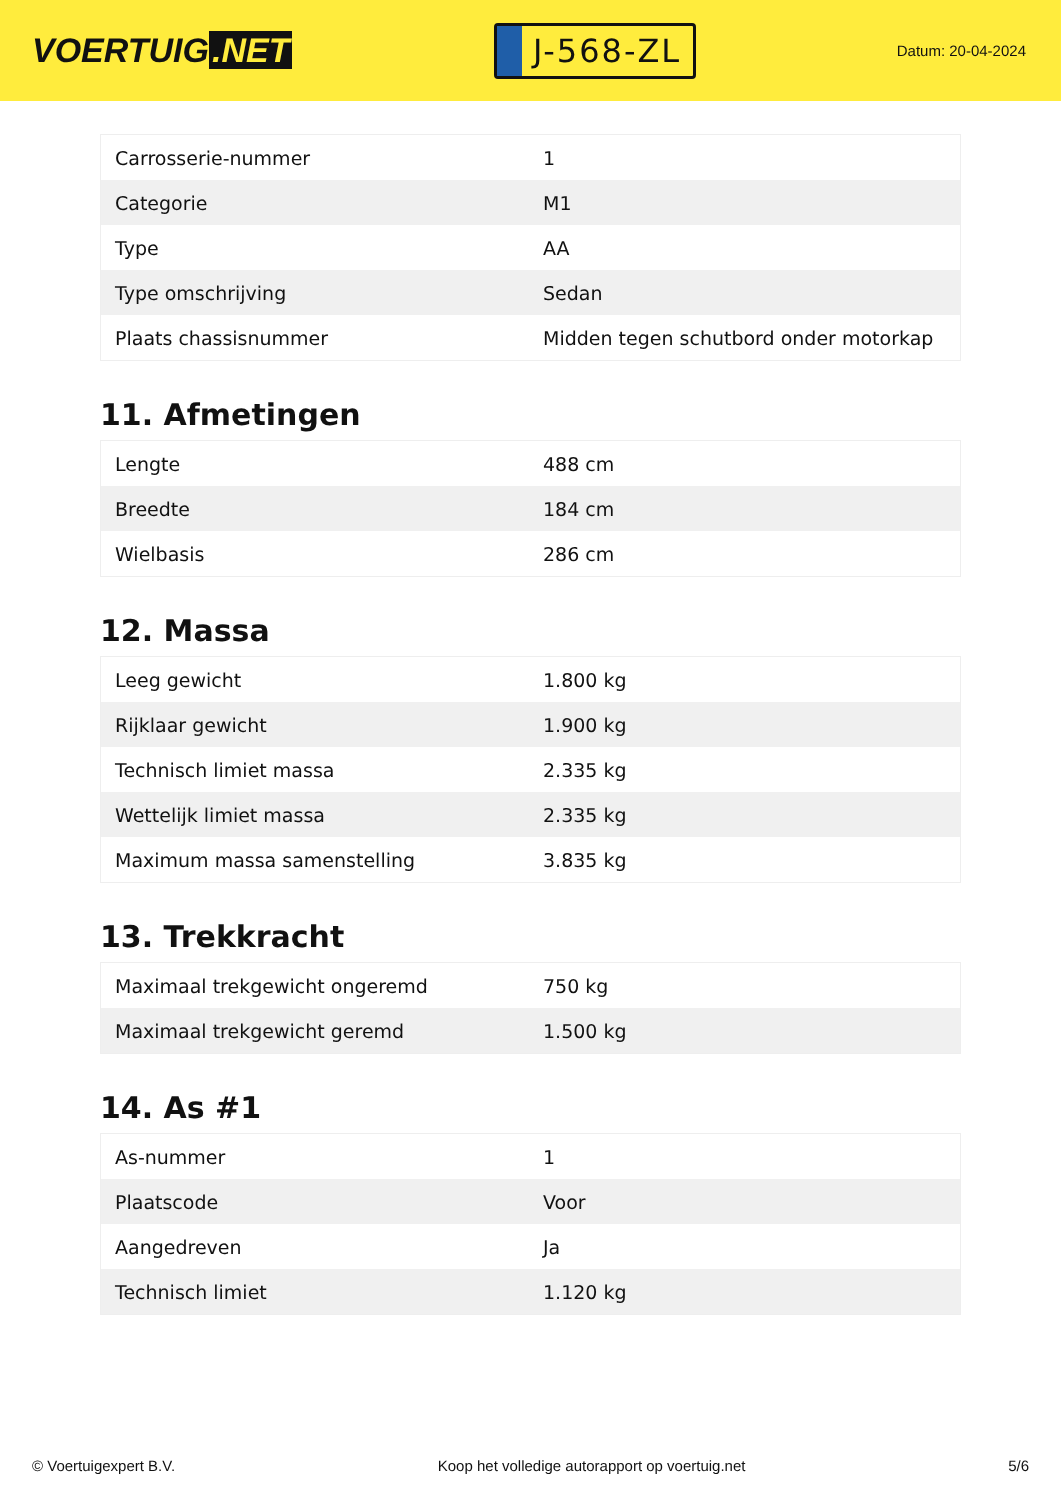VOERTUIG.NET
J-568-ZL
Datum: 20-04-2024
| Carrosserie-nummer | 1 |
| Categorie | M1 |
| Type | AA |
| Type omschrijving | Sedan |
| Plaats chassisnummer | Midden tegen schutbord onder motorkap |
11. Afmetingen
| Lengte | 488 cm |
| Breedte | 184 cm |
| Wielbasis | 286 cm |
12. Massa
| Leeg gewicht | 1.800 kg |
| Rijklaar gewicht | 1.900 kg |
| Technisch limiet massa | 2.335 kg |
| Wettelijk limiet massa | 2.335 kg |
| Maximum massa samenstelling | 3.835 kg |
13. Trekkracht
| Maximaal trekgewicht ongeremd | 750 kg |
| Maximaal trekgewicht geremd | 1.500 kg |
14. As #1
| As-nummer | 1 |
| Plaatscode | Voor |
| Aangedreven | Ja |
| Technisch limiet | 1.120 kg |
© Voertuigexpert B.V. Koop het volledige autorapport op voertuig.net 5/6